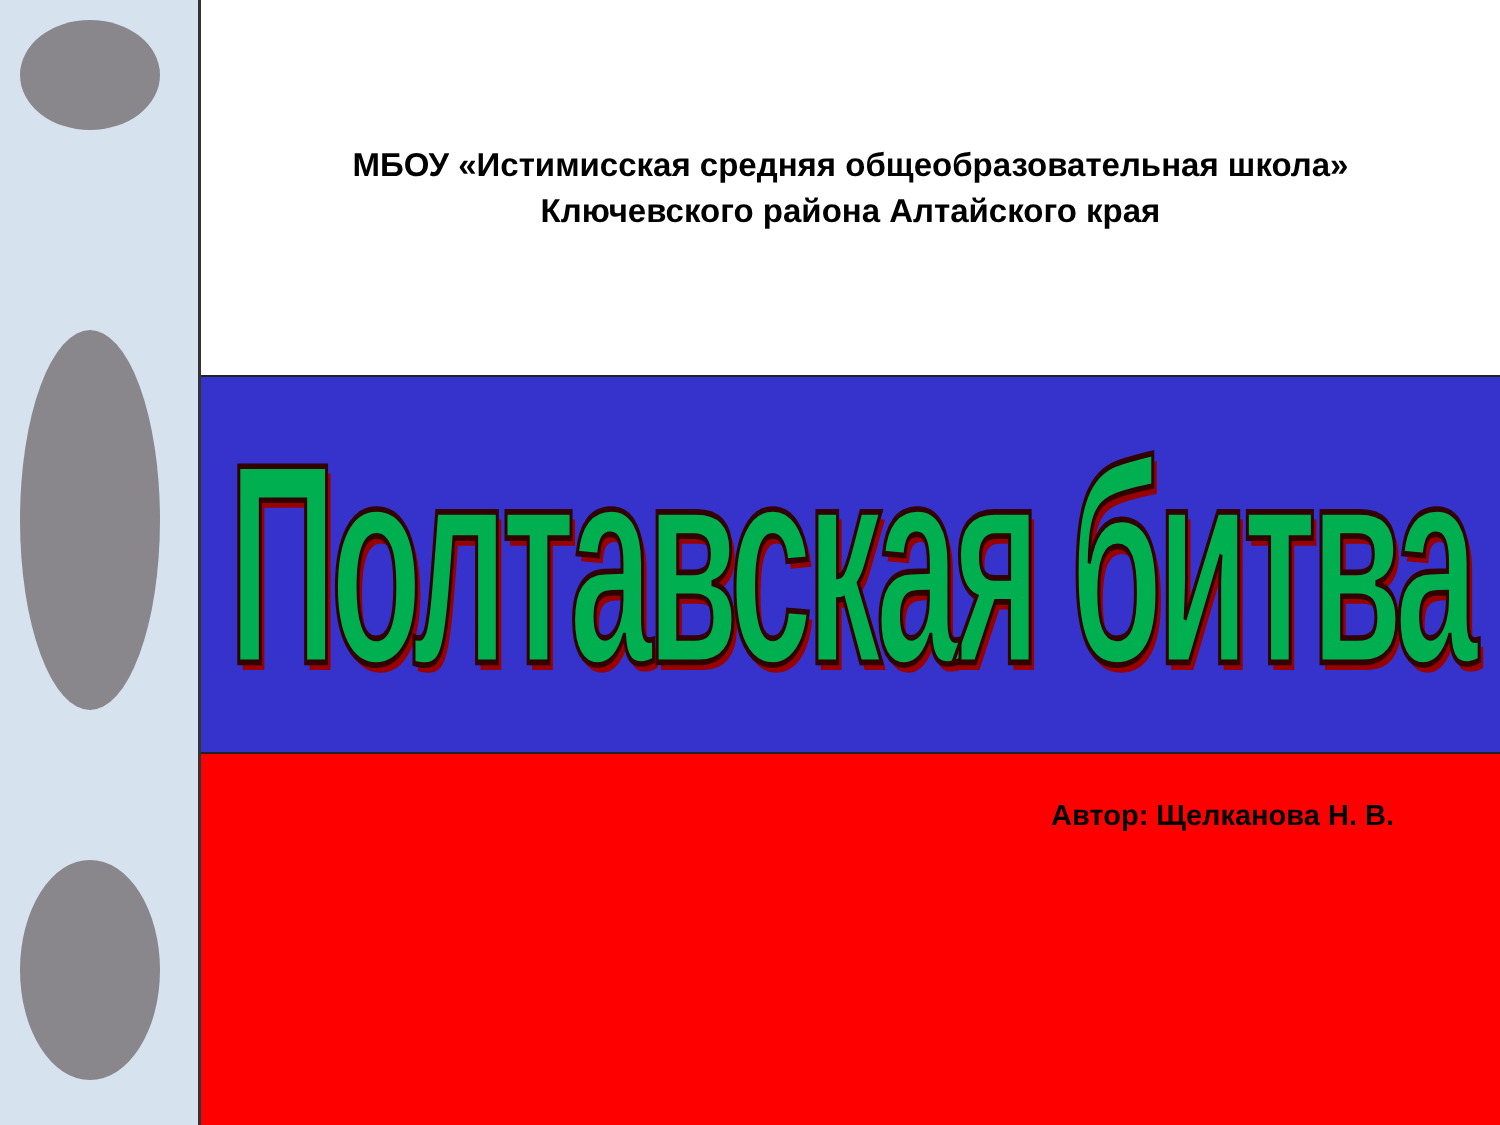МБОУ «Истимисская средняя общеобразовательная школа»
Ключевского района Алтайского края
Полтавская битва
Автор: Щелканова Н. В.